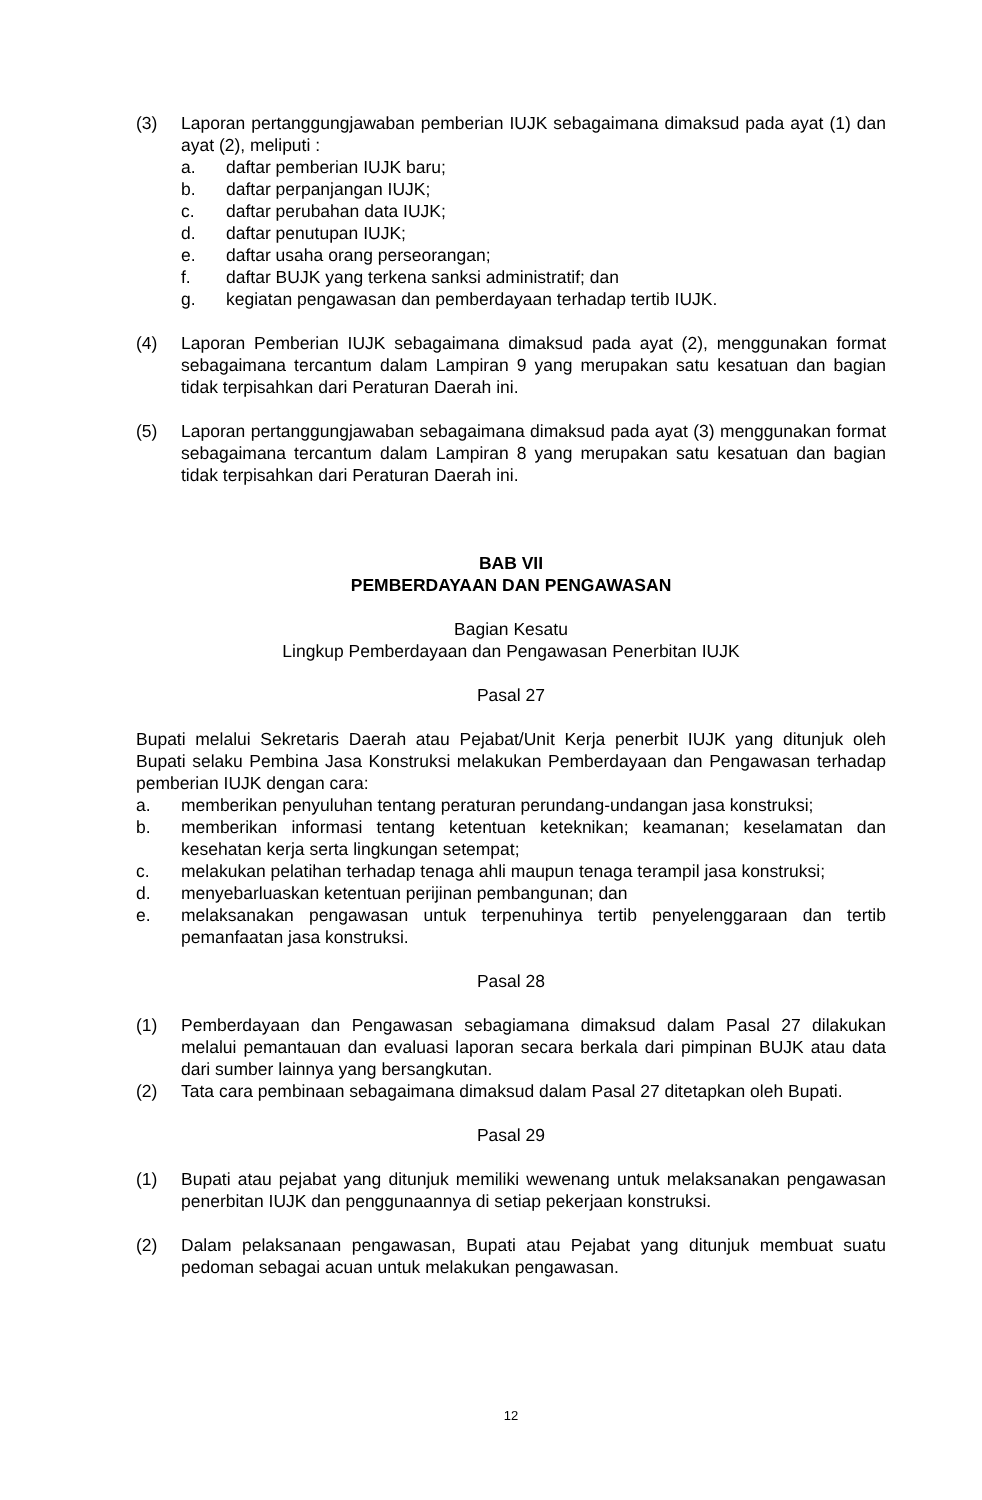(3) Laporan pertanggungjawaban pemberian IUJK sebagaimana dimaksud pada ayat (1) dan ayat (2), meliputi :
a. daftar pemberian IUJK baru;
b. daftar perpanjangan IUJK;
c. daftar perubahan data IUJK;
d. daftar penutupan IUJK;
e. daftar usaha orang perseorangan;
f. daftar BUJK yang terkena sanksi administratif; dan
g. kegiatan pengawasan dan pemberdayaan terhadap tertib IUJK.
(4) Laporan Pemberian IUJK sebagaimana dimaksud pada ayat (2), menggunakan format sebagaimana tercantum dalam Lampiran 9 yang merupakan satu kesatuan dan bagian tidak terpisahkan dari Peraturan Daerah ini.
(5) Laporan pertanggungjawaban sebagaimana dimaksud pada ayat (3) menggunakan format sebagaimana tercantum dalam Lampiran 8 yang merupakan satu kesatuan dan bagian tidak terpisahkan dari Peraturan Daerah ini.
BAB VII
PEMBERDAYAAN DAN PENGAWASAN
Bagian Kesatu
Lingkup Pemberdayaan dan Pengawasan Penerbitan IUJK
Pasal 27
Bupati melalui Sekretaris Daerah atau Pejabat/Unit Kerja penerbit IUJK yang ditunjuk oleh Bupati selaku Pembina Jasa Konstruksi melakukan Pemberdayaan dan Pengawasan terhadap pemberian IUJK dengan cara:
a. memberikan penyuluhan tentang peraturan perundang-undangan jasa konstruksi;
b. memberikan informasi tentang ketentuan keteknikan; keamanan; keselamatan dan kesehatan kerja serta lingkungan setempat;
c. melakukan pelatihan terhadap tenaga ahli maupun tenaga terampil jasa konstruksi;
d. menyebarluaskan ketentuan perijinan pembangunan; dan
e. melaksanakan pengawasan untuk terpenuhinya tertib penyelenggaraan dan tertib pemanfaatan jasa konstruksi.
Pasal 28
(1) Pemberdayaan dan Pengawasan sebagiamana dimaksud dalam Pasal 27 dilakukan melalui pemantauan dan evaluasi laporan secara berkala dari pimpinan BUJK atau data dari sumber lainnya yang bersangkutan.
(2) Tata cara pembinaan sebagaimana dimaksud dalam Pasal 27 ditetapkan oleh Bupati.
Pasal 29
(1) Bupati atau pejabat yang ditunjuk memiliki wewenang untuk melaksanakan pengawasan penerbitan IUJK dan penggunaannya di setiap pekerjaan konstruksi.
(2) Dalam pelaksanaan pengawasan, Bupati atau Pejabat yang ditunjuk membuat suatu pedoman sebagai acuan untuk melakukan pengawasan.
12